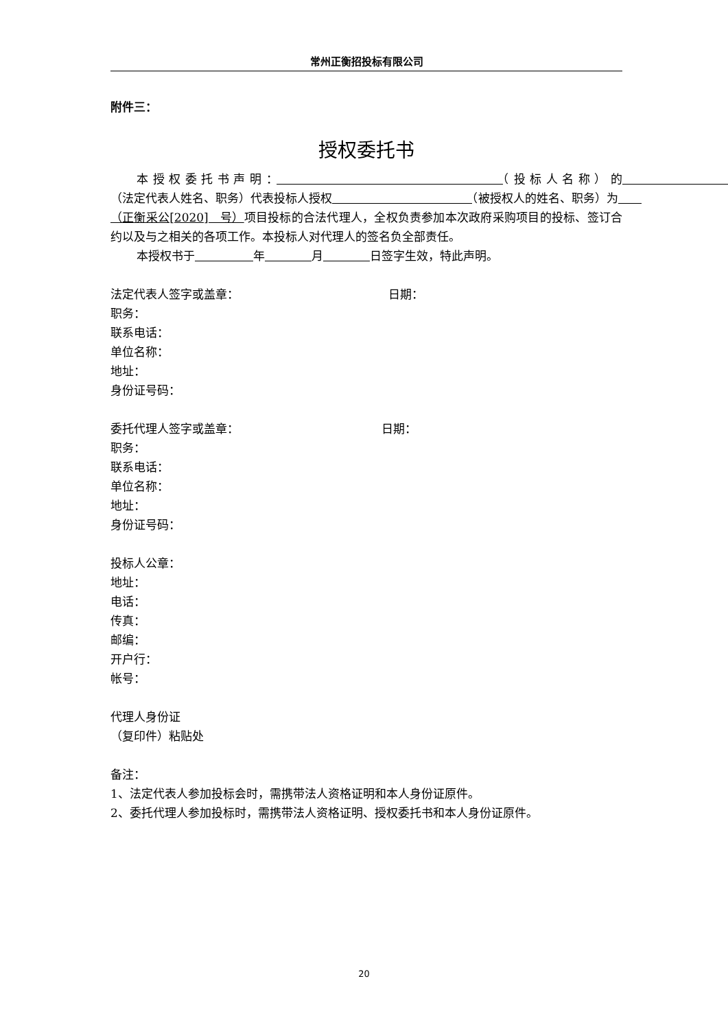常州正衡招投标有限公司
附件三：
授权委托书
本授权委托书声明：　　　　　　　　　　　　　　 （投标人名称）的　　　　　　　　　　　　 （法定代表人姓名、职务）代表投标人授权　　　　　　　　　　　　 （被授权人的姓名、职务）为　　（正衡采公[2020]　号）项目投标的合法代理人，全权负责参加本次政府采购项目的投标、签订合约以及与之相关的各项工作。本投标人对代理人的签名负全部责任。
本授权书于　　　　　 年　　　　 月　　　　 日签字生效，特此声明。
法定代表人签字或盖章： 日期：
职务：
联系电话：
单位名称：
地址：
身份证号码：
委托代理人签字或盖章： 日期：
职务：
联系电话：
单位名称：
地址：
身份证号码：
投标人公章：
地址：
电话：
传真：
邮编：
开户行：
帐号：
代理人身份证
（复印件）粘贴处
备注：
1、法定代表人参加投标会时，需携带法人资格证明和本人身份证原件。
2、委托代理人参加投标时，需携带法人资格证明、授权委托书和本人身份证原件。
20